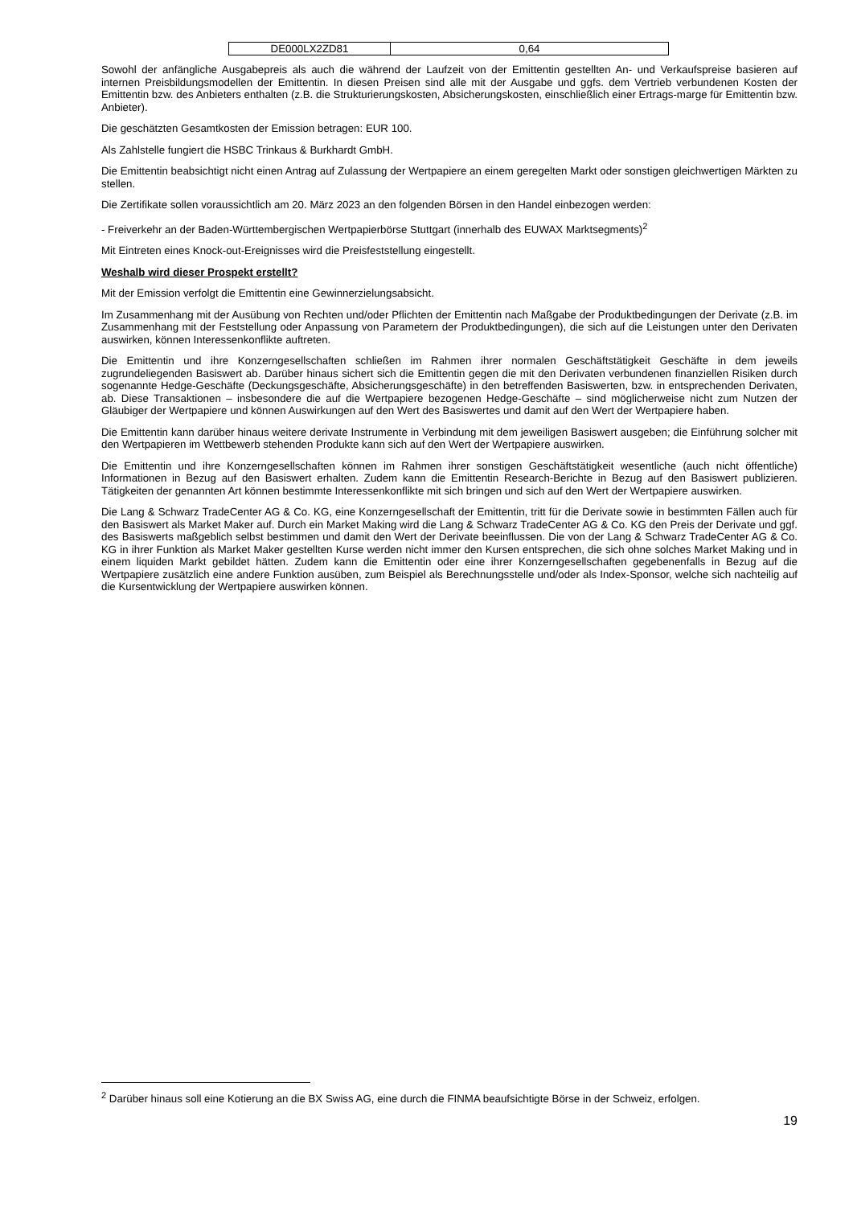| DE000LX2ZD81 | 0,64 |
Sowohl der anfängliche Ausgabepreis als auch die während der Laufzeit von der Emittentin gestellten An- und Verkaufspreise basieren auf internen Preisbildungsmodellen der Emittentin. In diesen Preisen sind alle mit der Ausgabe und ggfs. dem Vertrieb verbundenen Kosten der Emittentin bzw. des Anbieters enthalten (z.B. die Strukturierungskosten, Absicherungskosten, einschließlich einer Ertrags-marge für Emittentin bzw. Anbieter).
Die geschätzten Gesamtkosten der Emission betragen: EUR 100.
Als Zahlstelle fungiert die HSBC Trinkaus & Burkhardt GmbH.
Die Emittentin beabsichtigt nicht einen Antrag auf Zulassung der Wertpapiere an einem geregelten Markt oder sonstigen gleichwertigen Märkten zu stellen.
Die Zertifikate sollen voraussichtlich am 20. März 2023 an den folgenden Börsen in den Handel einbezogen werden:
- Freiverkehr an der Baden-Württembergischen Wertpapierbörse Stuttgart (innerhalb des EUWAX Marktsegments)<sup>2</sup>
Mit Eintreten eines Knock-out-Ereignisses wird die Preisfeststellung eingestellt.
Weshalb wird dieser Prospekt erstellt?
Mit der Emission verfolgt die Emittentin eine Gewinnerzielungsabsicht.
Im Zusammenhang mit der Ausübung von Rechten und/oder Pflichten der Emittentin nach Maßgabe der Produktbedingungen der Derivate (z.B. im Zusammenhang mit der Feststellung oder Anpassung von Parametern der Produktbedingungen), die sich auf die Leistungen unter den Derivaten auswirken, können Interessenkonflikte auftreten.
Die Emittentin und ihre Konzerngesellschaften schließen im Rahmen ihrer normalen Geschäftstätigkeit Geschäfte in dem jeweils zugrundeliegenden Basiswert ab. Darüber hinaus sichert sich die Emittentin gegen die mit den Derivaten verbundenen finanziellen Risiken durch sogenannte Hedge-Geschäfte (Deckungsgeschäfte, Absicherungsgeschäfte) in den betreffenden Basiswerten, bzw. in entsprechenden Derivaten, ab. Diese Transaktionen – insbesondere die auf die Wertpapiere bezogenen Hedge-Geschäfte – sind möglicherweise nicht zum Nutzen der Gläubiger der Wertpapiere und können Auswirkungen auf den Wert des Basiswertes und damit auf den Wert der Wertpapiere haben.
Die Emittentin kann darüber hinaus weitere derivate Instrumente in Verbindung mit dem jeweiligen Basiswert ausgeben; die Einführung solcher mit den Wertpapieren im Wettbewerb stehenden Produkte kann sich auf den Wert der Wertpapiere auswirken.
Die Emittentin und ihre Konzerngesellschaften können im Rahmen ihrer sonstigen Geschäftstätigkeit wesentliche (auch nicht öffentliche) Informationen in Bezug auf den Basiswert erhalten. Zudem kann die Emittentin Research-Berichte in Bezug auf den Basiswert publizieren. Tätigkeiten der genannten Art können bestimmte Interessenkonflikte mit sich bringen und sich auf den Wert der Wertpapiere auswirken.
Die Lang & Schwarz TradeCenter AG & Co. KG, eine Konzerngesellschaft der Emittentin, tritt für die Derivate sowie in bestimmten Fällen auch für den Basiswert als Market Maker auf. Durch ein Market Making wird die Lang & Schwarz TradeCenter AG & Co. KG den Preis der Derivate und ggf. des Basiswerts maßgeblich selbst bestimmen und damit den Wert der Derivate beeinflussen. Die von der Lang & Schwarz TradeCenter AG & Co. KG in ihrer Funktion als Market Maker gestellten Kurse werden nicht immer den Kursen entsprechen, die sich ohne solches Market Making und in einem liquiden Markt gebildet hätten. Zudem kann die Emittentin oder eine ihrer Konzerngesellschaften gegebenenfalls in Bezug auf die Wertpapiere zusätzlich eine andere Funktion ausüben, zum Beispiel als Berechnungsstelle und/oder als Index-Sponsor, welche sich nachteilig auf die Kursentwicklung der Wertpapiere auswirken können.
<sup>2</sup> Darüber hinaus soll eine Kotierung an die BX Swiss AG, eine durch die FINMA beaufsichtigte Börse in der Schweiz, erfolgen.
19